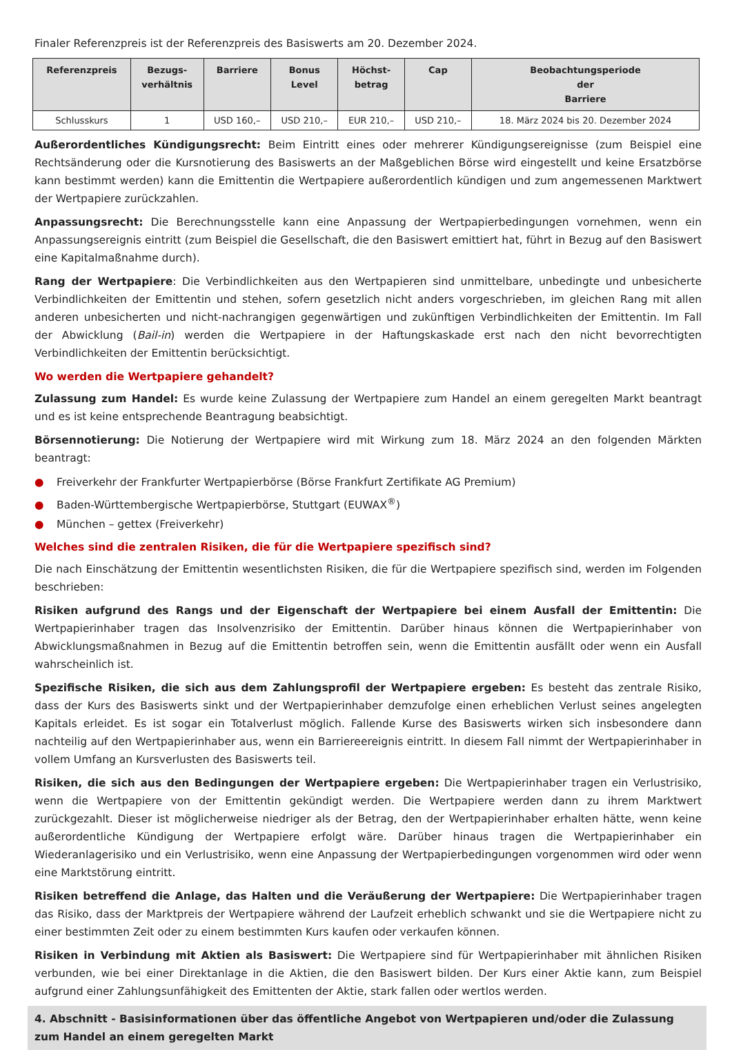Finaler Referenzpreis ist der Referenzpreis des Basiswerts am 20. Dezember 2024.
| Referenzpreis | Bezugs- verhältnis | Barriere | Bonus Level | Höchst- betrag | Cap | Beobachtungsperiode der Barriere |
| --- | --- | --- | --- | --- | --- | --- |
| Schlusskurs | 1 | USD 160,– | USD 210,– | EUR 210,– | USD 210,– | 18. März 2024 bis 20. Dezember 2024 |
Außerordentliches Kündigungsrecht: Beim Eintritt eines oder mehrerer Kündigungsereignisse (zum Beispiel eine Rechtsänderung oder die Kursnotierung des Basiswerts an der Maßgeblichen Börse wird eingestellt und keine Ersatzbörse kann bestimmt werden) kann die Emittentin die Wertpapiere außerordentlich kündigen und zum angemessenen Marktwert der Wertpapiere zurückzahlen.
Anpassungsrecht: Die Berechnungsstelle kann eine Anpassung der Wertpapierbedingungen vornehmen, wenn ein Anpassungsereignis eintritt (zum Beispiel die Gesellschaft, die den Basiswert emittiert hat, führt in Bezug auf den Basiswert eine Kapitalmaßnahme durch).
Rang der Wertpapiere: Die Verbindlichkeiten aus den Wertpapieren sind unmittelbare, unbedingte und unbesicherte Verbindlichkeiten der Emittentin und stehen, sofern gesetzlich nicht anders vorgeschrieben, im gleichen Rang mit allen anderen unbesicherten und nicht-nachrangigen gegenwärtigen und zukünftigen Verbindlichkeiten der Emittentin. Im Fall der Abwicklung (Bail-in) werden die Wertpapiere in der Haftungskaskade erst nach den nicht bevorrechtigten Verbindlichkeiten der Emittentin berücksichtigt.
Wo werden die Wertpapiere gehandelt?
Zulassung zum Handel: Es wurde keine Zulassung der Wertpapiere zum Handel an einem geregelten Markt beantragt und es ist keine entsprechende Beantragung beabsichtigt.
Börsennotierung: Die Notierung der Wertpapiere wird mit Wirkung zum 18. März 2024 an den folgenden Märkten beantragt:
● Freiverkehr der Frankfurter Wertpapierbörse (Börse Frankfurt Zertifikate AG Premium)
● Baden-Württembergische Wertpapierbörse, Stuttgart (EUWAX<sup>®</sup>)
● München – gettex (Freiverkehr)
Welches sind die zentralen Risiken, die für die Wertpapiere spezifisch sind?
Die nach Einschätzung der Emittentin wesentlichsten Risiken, die für die Wertpapiere spezifisch sind, werden im Folgenden beschrieben:
Risiken aufgrund des Rangs und der Eigenschaft der Wertpapiere bei einem Ausfall der Emittentin: Die Wertpapierinhaber tragen das Insolvenzrisiko der Emittentin. Darüber hinaus können die Wertpapierinhaber von Abwicklungsmaßnahmen in Bezug auf die Emittentin betroffen sein, wenn die Emittentin ausfällt oder wenn ein Ausfall wahrscheinlich ist.
Spezifische Risiken, die sich aus dem Zahlungsprofil der Wertpapiere ergeben: Es besteht das zentrale Risiko, dass der Kurs des Basiswerts sinkt und der Wertpapierinhaber demzufolge einen erheblichen Verlust seines angelegten Kapitals erleidet. Es ist sogar ein Totalverlust möglich. Fallende Kurse des Basiswerts wirken sich insbesondere dann nachteilig auf den Wertpapierinhaber aus, wenn ein Barriereereignis eintritt. In diesem Fall nimmt der Wertpapierinhaber in vollem Umfang an Kursverlusten des Basiswerts teil.
Risiken, die sich aus den Bedingungen der Wertpapiere ergeben: Die Wertpapierinhaber tragen ein Verlustrisiko, wenn die Wertpapiere von der Emittentin gekündigt werden. Die Wertpapiere werden dann zu ihrem Marktwert zurückgezahlt. Dieser ist möglicherweise niedriger als der Betrag, den der Wertpapierinhaber erhalten hätte, wenn keine außerordentliche Kündigung der Wertpapiere erfolgt wäre. Darüber hinaus tragen die Wertpapierinhaber ein Wiederanlagerisiko und ein Verlustrisiko, wenn eine Anpassung der Wertpapierbedingungen vorgenommen wird oder wenn eine Marktstörung eintritt.
Risiken betreffend die Anlage, das Halten und die Veräußerung der Wertpapiere: Die Wertpapierinhaber tragen das Risiko, dass der Marktpreis der Wertpapiere während der Laufzeit erheblich schwankt und sie die Wertpapiere nicht zu einer bestimmten Zeit oder zu einem bestimmten Kurs kaufen oder verkaufen können.
Risiken in Verbindung mit Aktien als Basiswert: Die Wertpapiere sind für Wertpapierinhaber mit ähnlichen Risiken verbunden, wie bei einer Direktanlage in die Aktien, die den Basiswert bilden. Der Kurs einer Aktie kann, zum Beispiel aufgrund einer Zahlungsunfähigkeit des Emittenten der Aktie, stark fallen oder wertlos werden.
4. Abschnitt - Basisinformationen über das öffentliche Angebot von Wertpapieren und/oder die Zulassung zum Handel an einem geregelten Markt